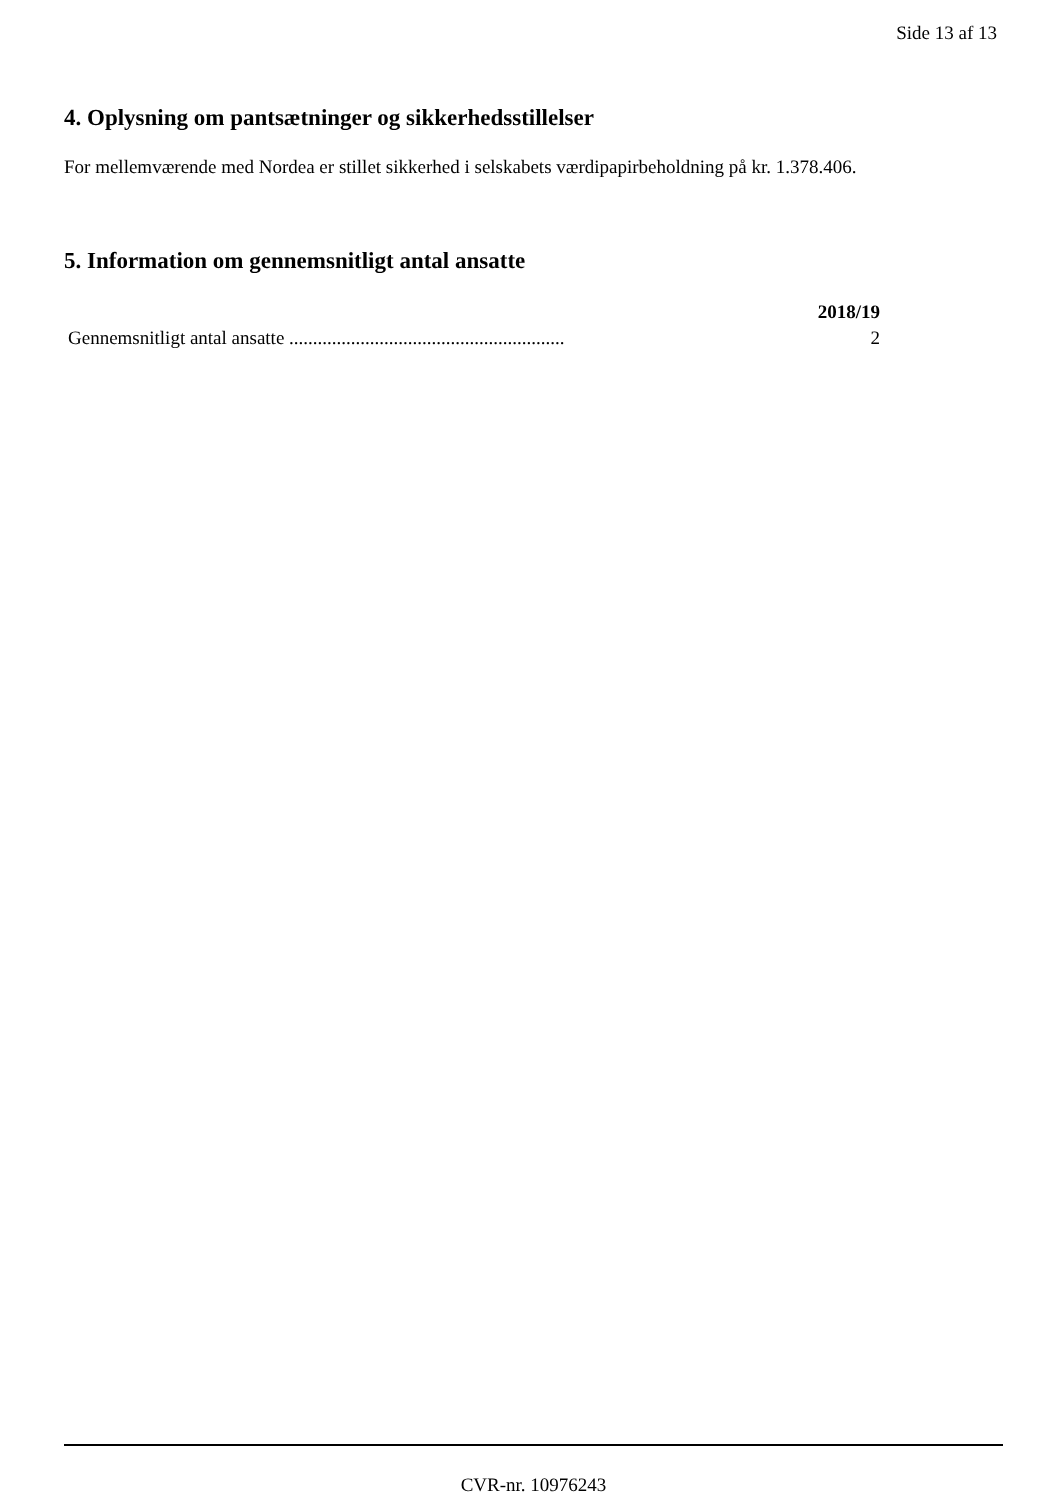Side 13 af 13
4. Oplysning om pantsætninger og sikkerhedsstillelser
For mellemværende med Nordea er stillet sikkerhed i selskabets værdipapirbeholdning på kr. 1.378.406.
5. Information om gennemsnitligt antal ansatte
| | 2018/19 |
| --- | --- |
| Gennemsnitligt antal ansatte .......................................................... | 2 |
CVR-nr. 10976243